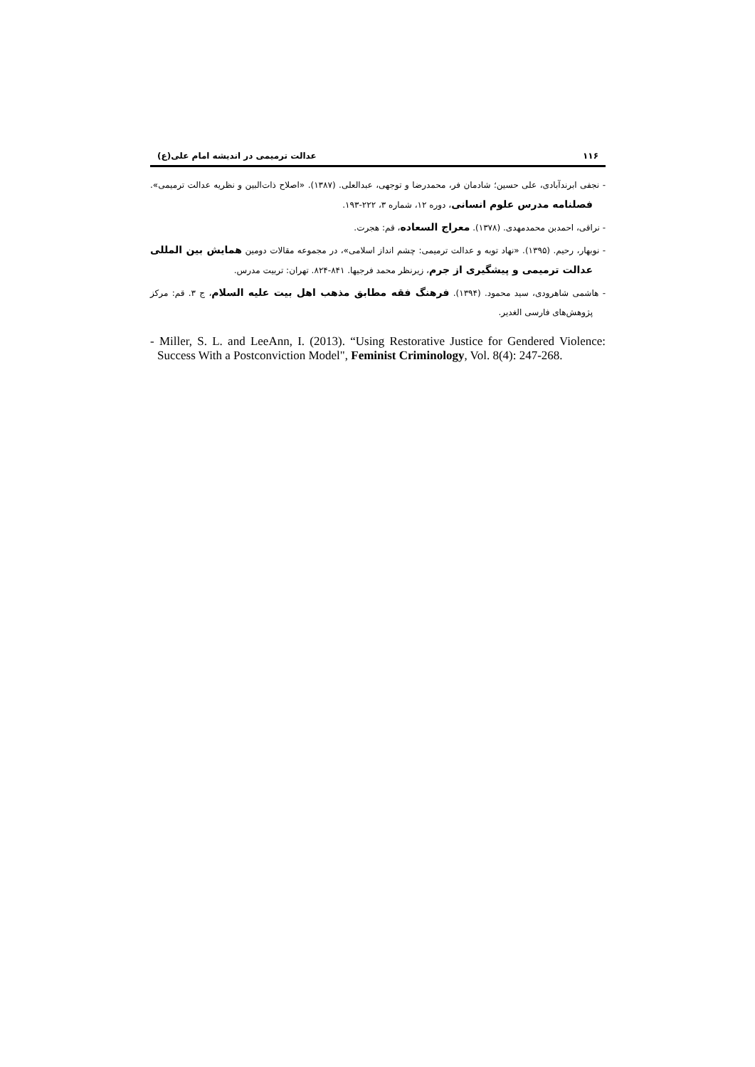۱۱۶ عدالت ترمیمی در اندیشه امام علی(ع)
- نجفی ابرندآبادی، علی حسین؛ شادمان فر، محمدرضا و توجهی، عبدالعلی. (۱۳۸۷). «اصلاح ذات‌البین و نظریه عدالت ترمیمی». فصلنامه مدرس علوم انسانی، دوره ۱۲، شماره ۳، ۲۲۲-۱۹۳.
- نراقی، احمدبن محمدمهدی. (۱۳۷۸). معراج السعاده، قم: هجرت.
- نوبهار، رحیم. (۱۳۹۵). «نهاد توبه و عدالت ترمیمی: چشم انداز اسلامی»، در مجموعه مقالات دومین همایش بین المللی عدالت ترمیمی و پیشگیری از جرم، زیرنظر محمد فرجیها. ۸۴۱-۸۲۴. تهران: تربیت مدرس.
- هاشمی شاهرودی، سید محمود. (۱۳۹۴). فرهنگ فقه مطابق مذهب اهل بیت علیه السلام، ج ۳. قم: مرکز پژوهش‌های فارسی الغدیر.
- Miller, S. L. and LeeAnn, I. (2013). “Using Restorative Justice for Gendered Violence: Success With a Postconviction Model", Feminist Criminology, Vol. 8(4): 247-268.